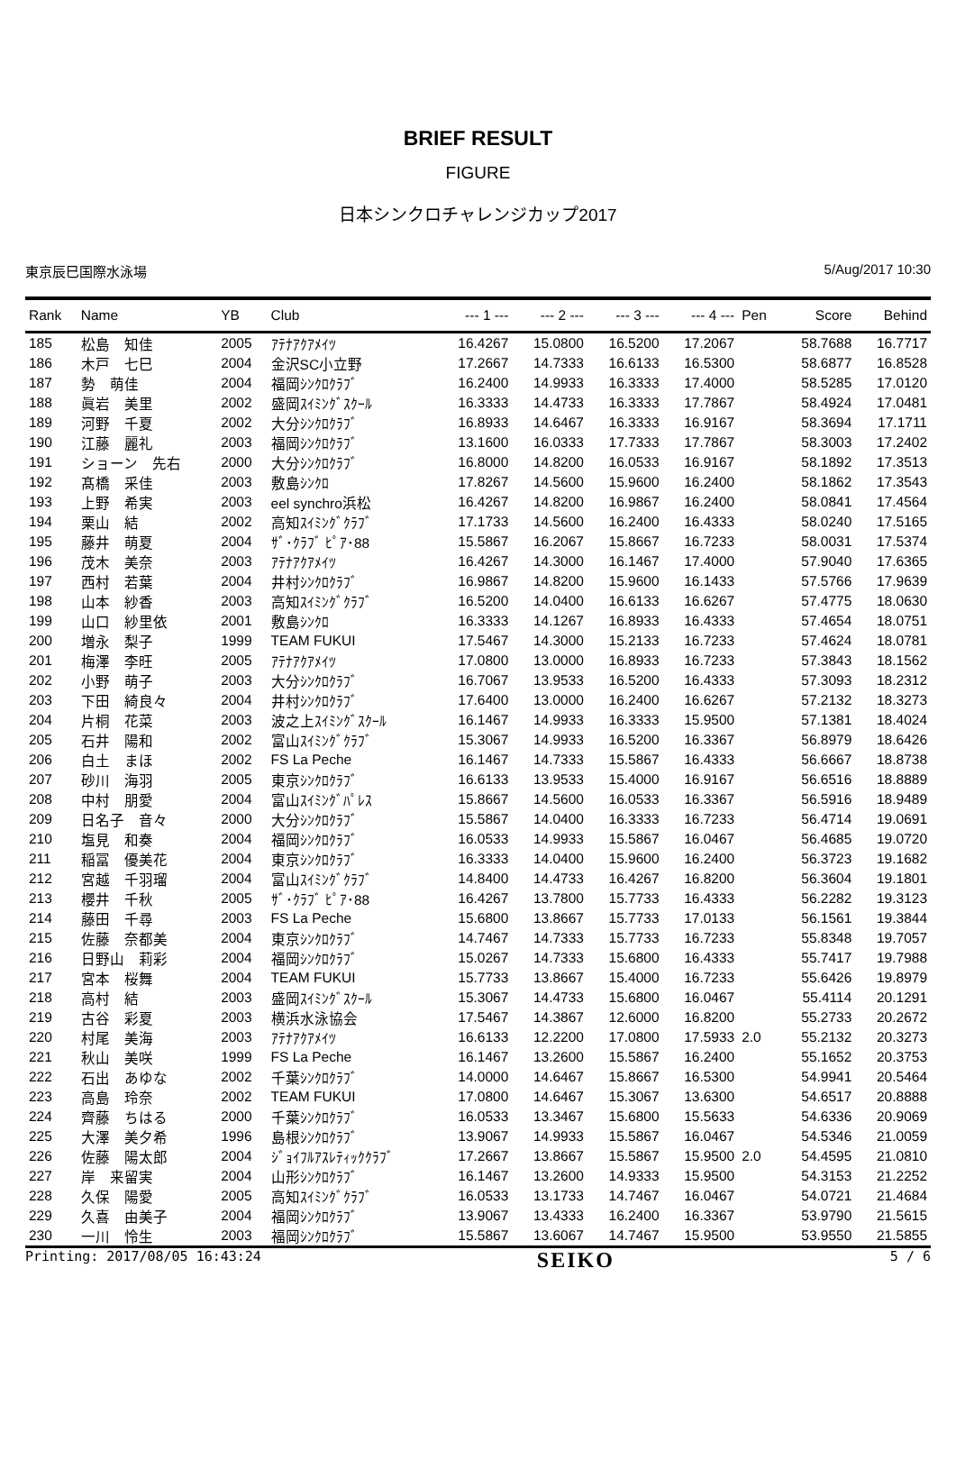BRIEF RESULT
FIGURE
日本シンクロチャレンジカップ2017
東京辰巳国際水泳場 5/Aug/2017 10:30
| Rank | Name | YB | Club | --- 1 --- | --- 2 --- | --- 3 --- | --- 4 --- | Pen | Score | Behind |
| --- | --- | --- | --- | --- | --- | --- | --- | --- | --- | --- |
| 185 | 松島 知佳 | 2005 | ｱﾃﾅｱｸｱﾒｲﾂ | 16.4267 | 15.0800 | 16.5200 | 17.2067 | | 58.7688 | 16.7717 |
| 186 | 木戸 七巳 | 2004 | 金沢SC小立野 | 17.2667 | 14.7333 | 16.6133 | 16.5300 | | 58.6877 | 16.8528 |
| 187 | 勢 萌佳 | 2004 | 福岡ｼﾝｸﾛｸﾗﾌﾞ | 16.2400 | 14.9933 | 16.3333 | 17.4000 | | 58.5285 | 17.0120 |
| 188 | 眞岩 美里 | 2002 | 盛岡ｽｲﾐﾝｸﾞｽｸｰﾙ | 16.3333 | 14.4733 | 16.3333 | 17.7867 | | 58.4924 | 17.0481 |
| 189 | 河野 千夏 | 2002 | 大分ｼﾝｸﾛｸﾗﾌﾞ | 16.8933 | 14.6467 | 16.3333 | 16.9167 | | 58.3694 | 17.1711 |
| 190 | 江藤 麗礼 | 2003 | 福岡ｼﾝｸﾛｸﾗﾌﾞ | 13.1600 | 16.0333 | 17.7333 | 17.7867 | | 58.3003 | 17.2402 |
| 191 | ショーン 先右 | 2000 | 大分ｼﾝｸﾛｸﾗﾌﾞ | 16.8000 | 14.8200 | 16.0533 | 16.9167 | | 58.1892 | 17.3513 |
| 192 | 髙橋 采佳 | 2003 | 敷島ｼﾝｸﾛ | 17.8267 | 14.5600 | 15.9600 | 16.2400 | | 58.1862 | 17.3543 |
| 193 | 上野 希実 | 2003 | eel synchro浜松 | 16.4267 | 14.8200 | 16.9867 | 16.2400 | | 58.0841 | 17.4564 |
| 194 | 栗山 結 | 2002 | 高知ｽｲﾐﾝｸﾞｸﾗﾌﾞ | 17.1733 | 14.5600 | 16.2400 | 16.4333 | | 58.0240 | 17.5165 |
| 195 | 藤井 萌夏 | 2004 | ｻﾞ･ｸﾗﾌﾞ ﾋﾟｱ･88 | 15.5867 | 16.2067 | 15.8667 | 16.7233 | | 58.0031 | 17.5374 |
| 196 | 茂木 美奈 | 2003 | ｱﾃﾅｱｸｱﾒｲﾂ | 16.4267 | 14.3000 | 16.1467 | 17.4000 | | 57.9040 | 17.6365 |
| 197 | 西村 若葉 | 2004 | 井村ｼﾝｸﾛｸﾗﾌﾞ | 16.9867 | 14.8200 | 15.9600 | 16.1433 | | 57.5766 | 17.9639 |
| 198 | 山本 紗香 | 2003 | 高知ｽｲﾐﾝｸﾞｸﾗﾌﾞ | 16.5200 | 14.0400 | 16.6133 | 16.6267 | | 57.4775 | 18.0630 |
| 199 | 山口 紗里依 | 2001 | 敷島ｼﾝｸﾛ | 16.3333 | 14.1267 | 16.8933 | 16.4333 | | 57.4654 | 18.0751 |
| 200 | 増永 梨子 | 1999 | TEAM FUKUI | 17.5467 | 14.3000 | 15.2133 | 16.7233 | | 57.4624 | 18.0781 |
| 201 | 梅澤 李旺 | 2005 | ｱﾃﾅｱｸｱﾒｲﾂ | 17.0800 | 13.0000 | 16.8933 | 16.7233 | | 57.3843 | 18.1562 |
| 202 | 小野 萌子 | 2003 | 大分ｼﾝｸﾛｸﾗﾌﾞ | 16.7067 | 13.9533 | 16.5200 | 16.4333 | | 57.3093 | 18.2312 |
| 203 | 下田 綺良々 | 2004 | 井村ｼﾝｸﾛｸﾗﾌﾞ | 17.6400 | 13.0000 | 16.2400 | 16.6267 | | 57.2132 | 18.3273 |
| 204 | 片桐 花菜 | 2003 | 波之上ｽｲﾐﾝｸﾞｽｸｰﾙ | 16.1467 | 14.9933 | 16.3333 | 15.9500 | | 57.1381 | 18.4024 |
| 205 | 石井 陽和 | 2002 | 富山ｽｲﾐﾝｸﾞｸﾗﾌﾞ | 15.3067 | 14.9933 | 16.5200 | 16.3367 | | 56.8979 | 18.6426 |
| 206 | 白土 まほ | 2002 | FS La Peche | 16.1467 | 14.7333 | 15.5867 | 16.4333 | | 56.6667 | 18.8738 |
| 207 | 砂川 海羽 | 2005 | 東京ｼﾝｸﾛｸﾗﾌﾞ | 16.6133 | 13.9533 | 15.4000 | 16.9167 | | 56.6516 | 18.8889 |
| 208 | 中村 朋愛 | 2004 | 富山ｽｲﾐﾝｸﾞﾊﾟﾚｽ | 15.8667 | 14.5600 | 16.0533 | 16.3367 | | 56.5916 | 18.9489 |
| 209 | 日名子 音々 | 2000 | 大分ｼﾝｸﾛｸﾗﾌﾞ | 15.5867 | 14.0400 | 16.3333 | 16.7233 | | 56.4714 | 19.0691 |
| 210 | 塩見 和奏 | 2004 | 福岡ｼﾝｸﾛｸﾗﾌﾞ | 16.0533 | 14.9933 | 15.5867 | 16.0467 | | 56.4685 | 19.0720 |
| 211 | 稲冨 優美花 | 2004 | 東京ｼﾝｸﾛｸﾗﾌﾞ | 16.3333 | 14.0400 | 15.9600 | 16.2400 | | 56.3723 | 19.1682 |
| 212 | 宮越 千羽瑠 | 2004 | 富山ｽｲﾐﾝｸﾞｸﾗﾌﾞ | 14.8400 | 14.4733 | 16.4267 | 16.8200 | | 56.3604 | 19.1801 |
| 213 | 櫻井 千秋 | 2005 | ｻﾞ･ｸﾗﾌﾞ ﾋﾟｱ･88 | 16.4267 | 13.7800 | 15.7733 | 16.4333 | | 56.2282 | 19.3123 |
| 214 | 藤田 千尋 | 2003 | FS La Peche | 15.6800 | 13.8667 | 15.7733 | 17.0133 | | 56.1561 | 19.3844 |
| 215 | 佐藤 奈都美 | 2004 | 東京ｼﾝｸﾛｸﾗﾌﾞ | 14.7467 | 14.7333 | 15.7733 | 16.7233 | | 55.8348 | 19.7057 |
| 216 | 日野山 莉彩 | 2004 | 福岡ｼﾝｸﾛｸﾗﾌﾞ | 15.0267 | 14.7333 | 15.6800 | 16.4333 | | 55.7417 | 19.7988 |
| 217 | 宮本 桜舞 | 2004 | TEAM FUKUI | 15.7733 | 13.8667 | 15.4000 | 16.7233 | | 55.6426 | 19.8979 |
| 218 | 高村 結 | 2003 | 盛岡ｽｲﾐﾝｸﾞｽｸｰﾙ | 15.3067 | 14.4733 | 15.6800 | 16.0467 | | 55.4114 | 20.1291 |
| 219 | 古谷 彩夏 | 2003 | 横浜水泳協会 | 17.5467 | 14.3867 | 12.6000 | 16.8200 | | 55.2733 | 20.2672 |
| 220 | 村尾 美海 | 2003 | ｱﾃﾅｱｸｱﾒｲﾂ | 16.6133 | 12.2200 | 17.0800 | 17.5933 | 2.0 | 55.2132 | 20.3273 |
| 221 | 秋山 美咲 | 1999 | FS La Peche | 16.1467 | 13.2600 | 15.5867 | 16.2400 | | 55.1652 | 20.3753 |
| 222 | 石出 あゆな | 2002 | 千葉ｼﾝｸﾛｸﾗﾌﾞ | 14.0000 | 14.6467 | 15.8667 | 16.5300 | | 54.9941 | 20.5464 |
| 223 | 高島 玲奈 | 2002 | TEAM FUKUI | 17.0800 | 14.6467 | 15.3067 | 13.6300 | | 54.6517 | 20.8888 |
| 224 | 齊藤 ちはる | 2000 | 千葉ｼﾝｸﾛｸﾗﾌﾞ | 16.0533 | 13.3467 | 15.6800 | 15.5633 | | 54.6336 | 20.9069 |
| 225 | 大澤 美夕希 | 1996 | 島根ｼﾝｸﾛｸﾗﾌﾞ | 13.9067 | 14.9933 | 15.5867 | 16.0467 | | 54.5346 | 21.0059 |
| 226 | 佐藤 陽太郎 | 2004 | ｼﾞｮｲﾌﾙｱｽﾚﾃｨｯｸｸﾗﾌﾞ | 17.2667 | 13.8667 | 15.5867 | 15.9500 | 2.0 | 54.4595 | 21.0810 |
| 227 | 岸 来留実 | 2004 | 山形ｼﾝｸﾛｸﾗﾌﾞ | 16.1467 | 13.2600 | 14.9333 | 15.9500 | | 54.3153 | 21.2252 |
| 228 | 久保 陽愛 | 2005 | 高知ｽｲﾐﾝｸﾞｸﾗﾌﾞ | 16.0533 | 13.1733 | 14.7467 | 16.0467 | | 54.0721 | 21.4684 |
| 229 | 久喜 由美子 | 2004 | 福岡ｼﾝｸﾛｸﾗﾌﾞ | 13.9067 | 13.4333 | 16.2400 | 16.3367 | | 53.9790 | 21.5615 |
| 230 | 一川 怜生 | 2003 | 福岡ｼﾝｸﾛｸﾗﾌﾞ | 15.5867 | 13.6067 | 14.7467 | 15.9500 | | 53.9550 | 21.5855 |
Printing: 2017/08/05 16:43:24 SEIKO 5 / 6